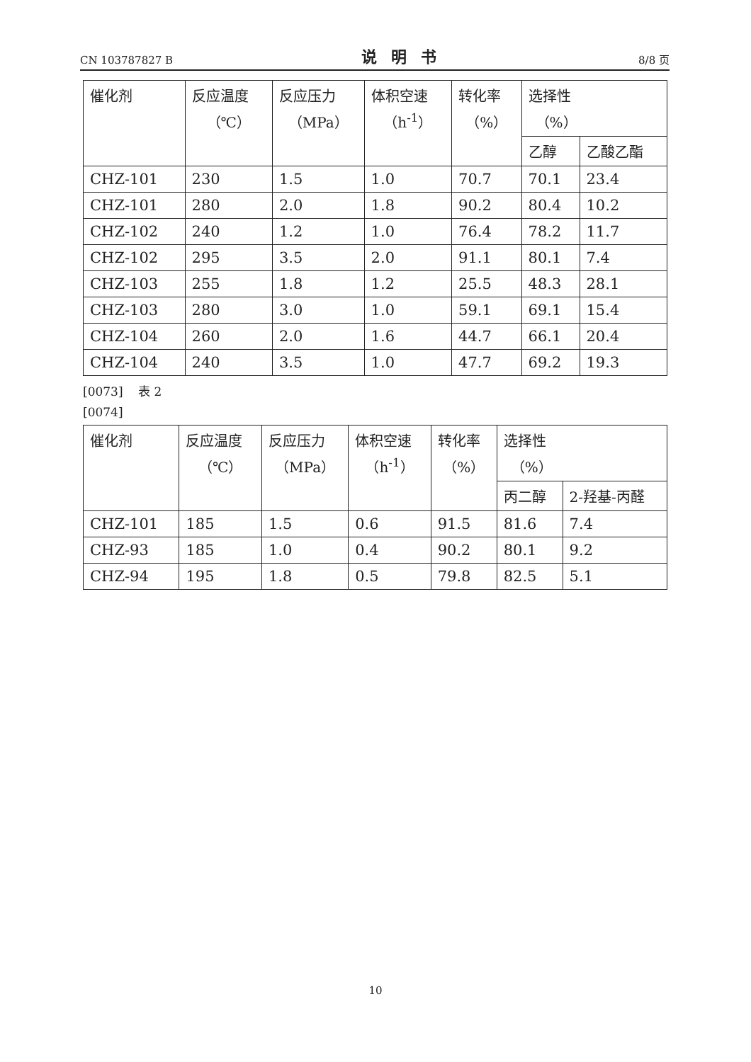CN 103787827 B 说明书 8/8 页
| 催化剂 | 反应温度 （℃） | 反应压力 （MPa） | 体积空速 （h<sup>-1</sup>） | 转化率 （%） | 选择性 （%） | |
| --- | --- | --- | --- | --- | --- | --- |
| | | | | | 乙醇 | 乙酸乙酯 |
| CHZ-101 | 230 | 1.5 | 1.0 | 70.7 | 70.1 | 23.4 |
| CHZ-101 | 280 | 2.0 | 1.8 | 90.2 | 80.4 | 10.2 |
| CHZ-102 | 240 | 1.2 | 1.0 | 76.4 | 78.2 | 11.7 |
| CHZ-102 | 295 | 3.5 | 2.0 | 91.1 | 80.1 | 7.4 |
| CHZ-103 | 255 | 1.8 | 1.2 | 25.5 | 48.3 | 28.1 |
| CHZ-103 | 280 | 3.0 | 1.0 | 59.1 | 69.1 | 15.4 |
| CHZ-104 | 260 | 2.0 | 1.6 | 44.7 | 66.1 | 20.4 |
| CHZ-104 | 240 | 3.5 | 1.0 | 47.7 | 69.2 | 19.3 |
[0073] 表 2
[0074]
| 催化剂 | 反应温度 （℃） | 反应压力 （MPa） | 体积空速 （h<sup>-1</sup>） | 转化率 （%） | 选择性 （%） | |
| --- | --- | --- | --- | --- | --- | --- |
| | | | | | 丙二醇 | 2-羟基-丙醛 |
| CHZ-101 | 185 | 1.5 | 0.6 | 91.5 | 81.6 | 7.4 |
| CHZ-93 | 185 | 1.0 | 0.4 | 90.2 | 80.1 | 9.2 |
| CHZ-94 | 195 | 1.8 | 0.5 | 79.8 | 82.5 | 5.1 |
10